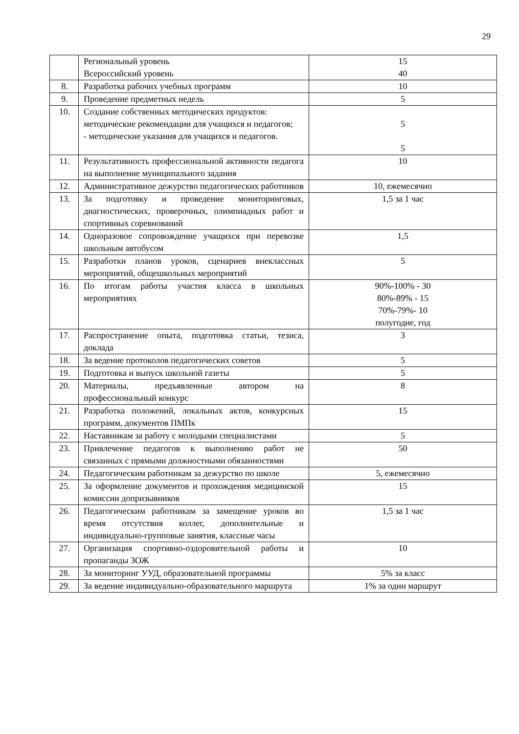29
| | Региональный уровень Всероссийский уровень | 15 40 |
| 8. | Разработка рабочих учебных программ | 10 |
| 9. | Проведение предметных недель | 5 |
| 10. | Создание собственных методических продуктов: методические рекомендации для учащихся и педагогов; - методические указания для учащихся и педагогов. | 5 5 |
| 11. | Результативность профессиональной активности педагога на выполнение муниципального задания | 10 |
| 12. | Административное дежурство педагогических работников | 10, ежемесячно |
| 13. | За подготовку и проведение мониторинговых, диагностических, проверочных, олимпиадных работ и спортивных соревнований | 1,5 за 1 час |
| 14. | Одноразовое сопровождение учащихся при перевозке школьным автобусом | 1,5 |
| 15. | Разработки планов уроков, сценариев внеклассных мероприятий, общешкольных мероприятий | 5 |
| 16. | По итогам работы участия класса в школьных мероприятиях | 90%-100% - 30 80%-89% - 15 70%-79%- 10 полугодие, год |
| 17. | Распространение опыта, подготовка статьи, тезиса, доклада | 3 |
| 18. | За ведение протоколов педагогических советов | 5 |
| 19. | Подготовка и выпуск школьной газеты | 5 |
| 20. | Материалы, предъявленные автором на профессиональный конкурс | 8 |
| 21. | Разработка положений, локальных актов, конкурсных программ, документов ПМПк | 15 |
| 22. | Наставникам за работу с молодыми специалистами | 5 |
| 23. | Привлечение педагогов к выполнению работ не связанных с прямыми должностными обязанностями | 50 |
| 24. | Педагогическим работникам за дежурство по школе | 5, ежемесячно |
| 25. | За оформление документов и прохождения медицинской комиссии допризывников | 15 |
| 26. | Педагогическим работникам за замещение уроков во время отсутствия коллег, дополнительные и индивидуально-групповые занятия, классные часы | 1,5 за 1 час |
| 27. | Организация спортивно-оздоровительной работы и пропаганды ЗОЖ | 10 |
| 28. | За мониторинг УУД, образовательной программы | 5% за класс |
| 29. | За ведение индивидуально-образовательного маршрута | 1% за один маршрут |